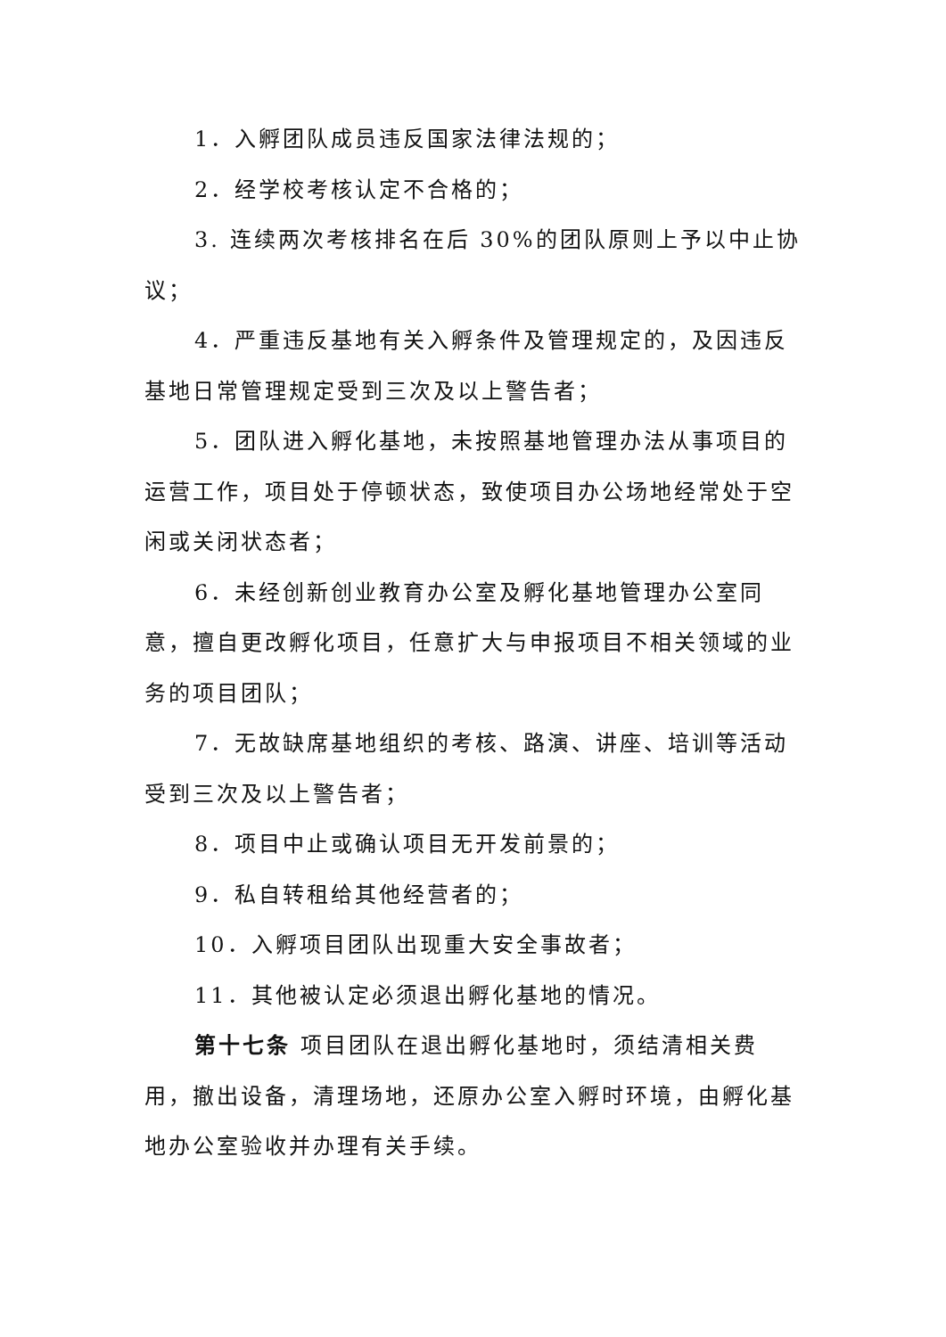1．入孵团队成员违反国家法律法规的；
2．经学校考核认定不合格的；
3. 连续两次考核排名在后 30%的团队原则上予以中止协议；
4．严重违反基地有关入孵条件及管理规定的，及因违反基地日常管理规定受到三次及以上警告者；
5．团队进入孵化基地，未按照基地管理办法从事项目的运营工作，项目处于停顿状态，致使项目办公场地经常处于空闲或关闭状态者；
6．未经创新创业教育办公室及孵化基地管理办公室同意，擅自更改孵化项目，任意扩大与申报项目不相关领域的业务的项目团队；
7．无故缺席基地组织的考核、路演、讲座、培训等活动受到三次及以上警告者；
8．项目中止或确认项目无开发前景的；
9．私自转租给其他经营者的；
10．入孵项目团队出现重大安全事故者；
11．其他被认定必须退出孵化基地的情况。
第十七条 项目团队在退出孵化基地时，须结清相关费用，撤出设备，清理场地，还原办公室入孵时环境，由孵化基地办公室验收并办理有关手续。